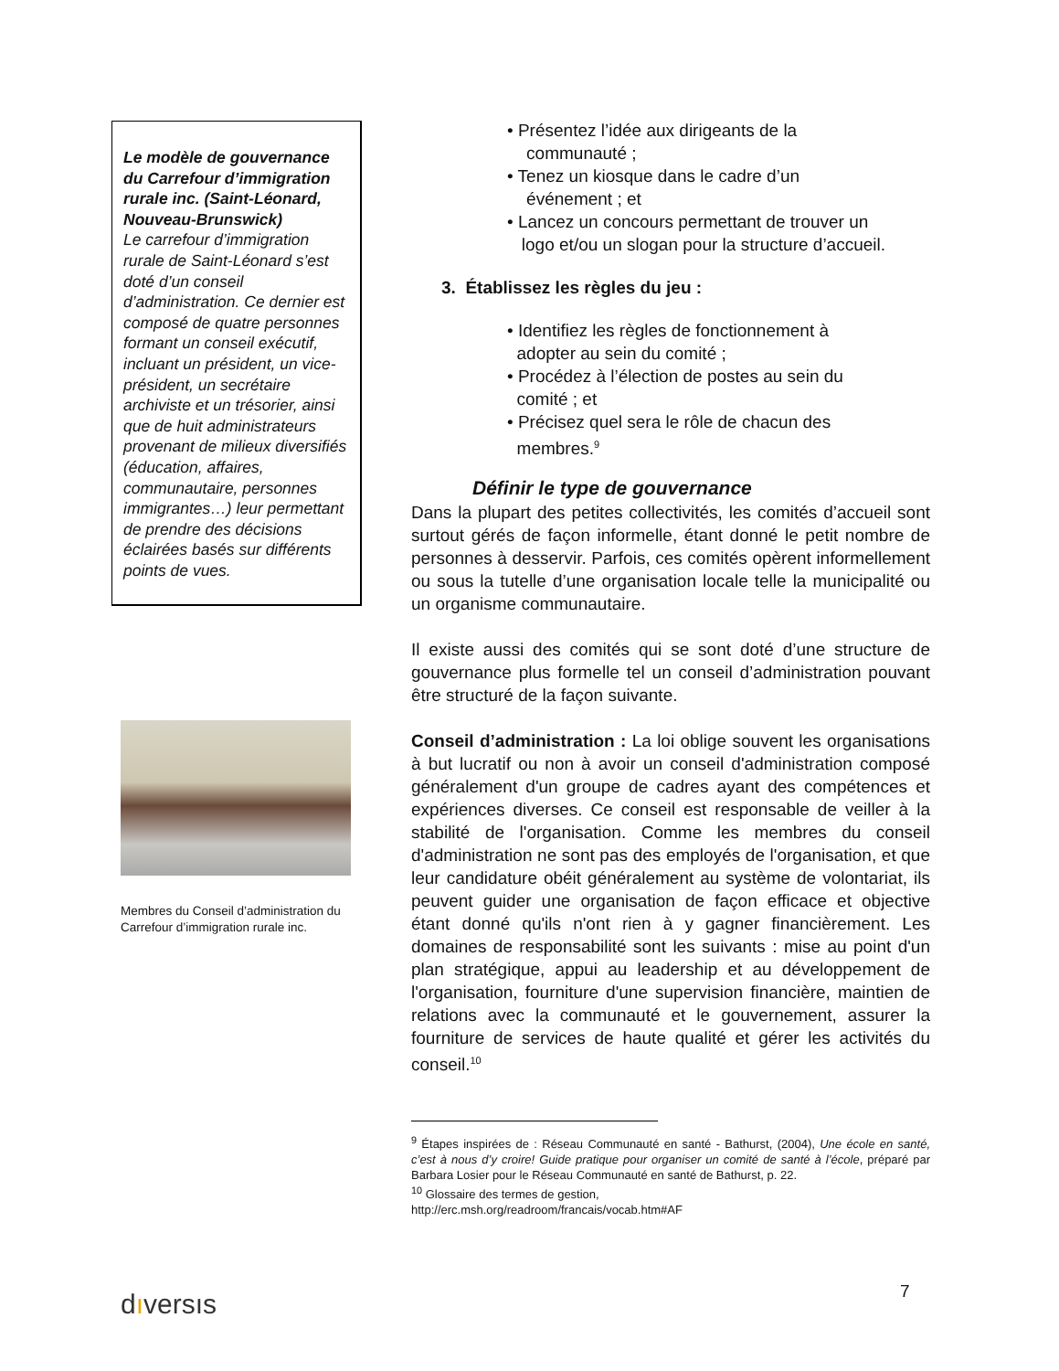Le modèle de gouvernance du Carrefour d’immigration rurale inc. (Saint-Léonard, Nouveau-Brunswick)
Le carrefour d’immigration rurale de Saint-Léonard s’est doté d’un conseil d’administration. Ce dernier est composé de quatre personnes formant un conseil exécutif, incluant un président, un vice-président, un secrétaire archiviste et un trésorier, ainsi que de huit administrateurs provenant de milieux diversifiés (éducation, affaires, communautaire, personnes immigrantes…) leur permettant de prendre des décisions éclairées basés sur différents points de vues.
Membres du Conseil d’administration du Carrefour d’immigration rurale inc.
• Présentez l’idée aux dirigeants de la
communauté ;
• Tenez un kiosque dans le cadre d’un
événement ; et
• Lancez un concours permettant de trouver un
logo et/ou un slogan pour la structure d’accueil.
3. Établissez les règles du jeu :
• Identifiez les règles de fonctionnement à
adopter au sein du comité ;
• Procédez à l’élection de postes au sein du
comité ; et
• Précisez quel sera le rôle de chacun des
membres.<sup>9</sup>
Définir le type de gouvernance
Dans la plupart des petites collectivités, les comités d’accueil sont surtout gérés de façon informelle, étant donné le petit nombre de personnes à desservir. Parfois, ces comités opèrent informellement ou sous la tutelle d’une organisation locale telle la municipalité ou un organisme communautaire.
Il existe aussi des comités qui se sont doté d’une structure de gouvernance plus formelle tel un conseil d’administration pouvant être structuré de la façon suivante.
Conseil d’administration : La loi oblige souvent les organisations à but lucratif ou non à avoir un conseil d'administration composé généralement d'un groupe de cadres ayant des compétences et expériences diverses. Ce conseil est responsable de veiller à la stabilité de l'organisation. Comme les membres du conseil d'administration ne sont pas des employés de l'organisation, et que leur candidature obéit généralement au système de volontariat, ils peuvent guider une organisation de façon efficace et objective étant donné qu'ils n'ont rien à y gagner financièrement. Les domaines de responsabilité sont les suivants : mise au point d'un plan stratégique, appui au leadership et au développement de l'organisation, fourniture d'une supervision financière, maintien de relations avec la communauté et le gouvernement, assurer la fourniture de services de haute qualité et gérer les activités du conseil.<sup>10</sup>
<sup>9</sup> Étapes inspirées de : Réseau Communauté en santé - Bathurst, (2004), Une école en santé, c’est à nous d’y croire! Guide pratique pour organiser un comité de santé à l’école, préparé par Barbara Losier pour le Réseau Communauté en santé de Bathurst, p. 22.
<sup>10</sup> Glossaire des termes de gestion,
http://erc.msh.org/readroom/francais/vocab.htm#AF
dıversıs 7